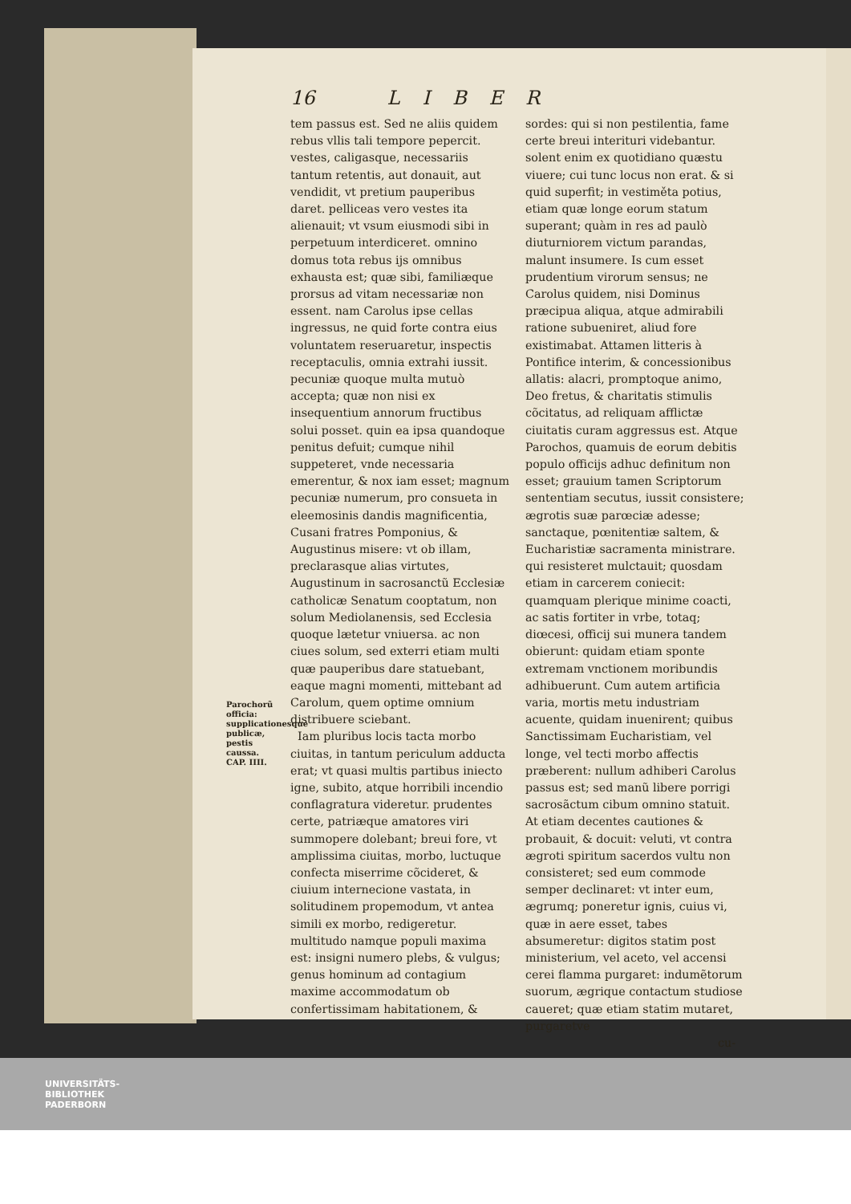16 LIBER
tem passus est. Sed ne aliis quidem rebus vllis tali tempore pepercit. vestes, caligasque, necessariis tantum retentis, aut donauit, aut vendidit, vt pretium pauperibus daret. pelliceas vero vestes ita alienauit; vt vsum eiusmodi sibi in perpetuum interdiceret. omnino domus tota rebus ijs omnibus exhausta est; quæ sibi, familiæque prorsus ad vitam necessariæ non essent. nam Carolus ipse cellas ingressus, ne quid forte contra eius voluntatem reseruaretur, inspectis receptaculis, omnia extrahi iussit. pecuniæ quoque multa mutuò accepta; quæ non nisi ex insequentium annorum fructibus solui posset. quin ea ipsa quandoque penitus defuit; cumque nihil suppeteret, vnde necessaria emerentur, & nox iam esset; magnum pecuniæ numerum, pro consueta in eleemosinis dandis magnificentia, Cusani fratres Pomponius, & Augustinus misere: vt ob illam, preclarasque alias virtutes, Augustinum in sacrosanctũ Ecclesiæ catholicæ Senatum cooptatum, non solum Mediolanensis, sed Ecclesia quoque lætetur vniuersa. ac non ciues solum, sed exterri etiam multi quæ pauperibus dare statuebant, eaque magni momenti, mittebant ad Carolum, quem optime omnium distribuere sciebant.
Iam pluribus locis tacta morbo ciuitas, in tantum periculum adducta erat; vt quasi multis partibus iniecto igne, subito, atque horribili incendio conflagratura videretur. prudentes certe, patriæque amatores viri summopere dolebant; breui fore, vt amplissima ciuitas, morbo, luctuque confecta miserrime cõcideret, & ciuium internecione vastata, in solitudinem propemodum, vt antea simili ex morbo, redigeretur. multitudo namque populi maxima est: insigni numero plebs, & vulgus; genus hominum ad contagium maxime accommodatum ob confertissimam habitationem, &
sordes: qui si non pestilentia, fame certe breui interituri videbantur. solent enim ex quotidiano quæstu viuere; cui tunc locus non erat. & si quid superfit; in vestiměta potius, etiam quæ longe eorum statum superant; quàm in res ad paulò diuturniorem victum parandas, malunt insumere. Is cum esset prudentium virorum sensus; ne Carolus quidem, nisi Dominus præcipua aliqua, atque admirabili ratione subueniret, aliud fore existimabat. Attamen litteris à Pontifice interim, & concessionibus allatis: alacri, promptoque animo, Deo fretus, & charitatis stimulis cõcitatus, ad reliquam afflictæ ciuitatis curam aggressus est. Atque Parochos, quamuis de eorum debitis populo officijs adhuc definitum non esset; grauium tamen Scriptorum sententiam secutus, iussit consistere; ægrotis suæ parœciæ adesse; sanctaque, pœnitentiæ saltem, & Eucharistiæ sacramenta ministrare. qui resisteret mulctauit; quosdam etiam in carcerem coniecit: quamquam plerique minime coacti, ac satis fortiter in vrbe, totaq; diœcesi, officij sui munera tandem obierunt: quidam etiam sponte extremam vnctionem moribundis adhibuerunt. Cum autem artificia varia, mortis metu industriam acuente, quidam inuenirent; quibus Sanctissimam Eucharistiam, vel longe, vel tecti morbo affectis præberent: nullum adhiberi Carolus passus est; sed manũ libere porrigi sacrosãctum cibum omnino statuit. At etiam decentes cautiones & probauit, & docuit: veluti, vt contra ægroti spiritum sacerdos vultu non consisteret; sed eum commode semper declinaret: vt inter eum, ægrumq; poneretur ignis, cuius vi, quæ in aere esset, tabes absumeretur: digitos statim post ministerium, vel aceto, vel accensi cerei flamma purgaret: indumẽtorum suorum, ægrique contactum studiose caueret; quæ etiam statim mutaret, purgaretve
cu-
Parochorũ officia: supplicationesque publicæ, pestis caussa.
CAP. IIII.
UNIVERSITÄTS-
BIBLIOTHEK
PADERBORN